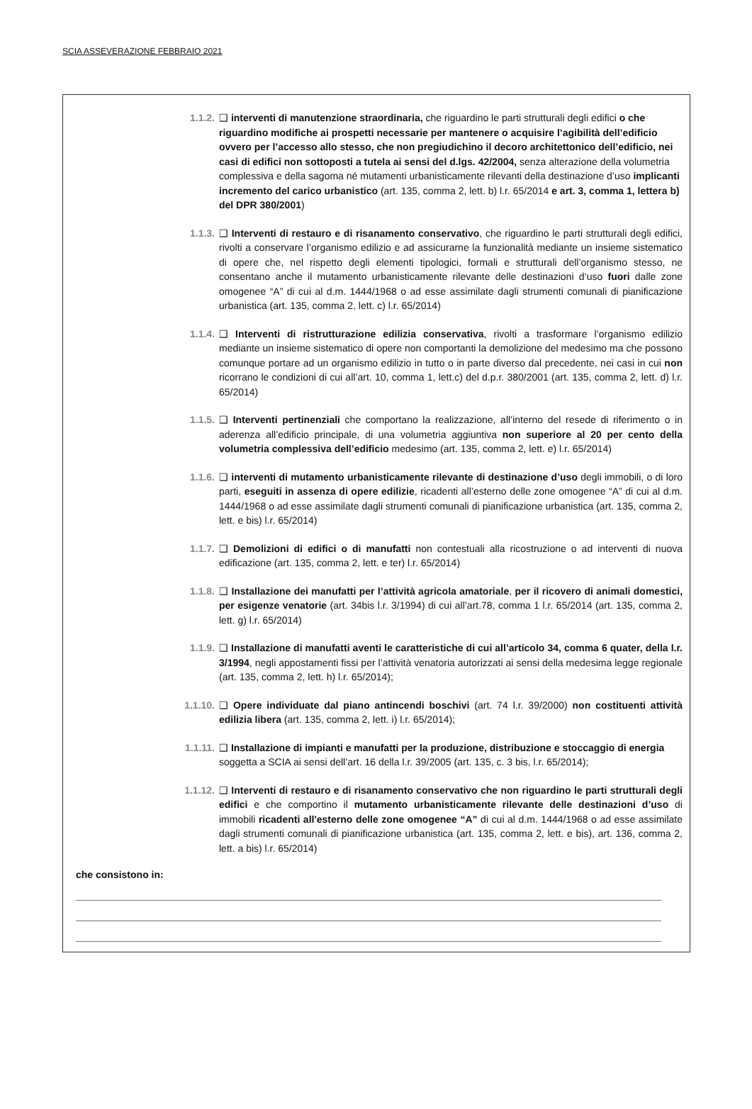SCIA ASSEVERAZIONE FEBBRAIO 2021
1.1.2. ❑ interventi di manutenzione straordinaria, che riguardino le parti strutturali degli edifici o che riguardino modifiche ai prospetti necessarie per mantenere o acquisire l’agibilità dell’edificio ovvero per l’accesso allo stesso, che non pregiudichino il decoro architettonico dell’edificio, nei casi di edifici non sottoposti a tutela ai sensi del d.lgs. 42/2004, senza alterazione della volumetria complessiva e della sagoma né mutamenti urbanisticamente rilevanti della destinazione d’uso implicanti incremento del carico urbanistico (art. 135, comma 2, lett. b) l.r. 65/2014 e art. 3, comma 1, lettera b) del DPR 380/2001)
1.1.3. ❑ Interventi di restauro e di risanamento conservativo, che riguardino le parti strutturali degli edifici, rivolti a conservare l’organismo edilizio e ad assicurarne la funzionalità mediante un insieme sistematico di opere che, nel rispetto degli elementi tipologici, formali e strutturali dell’organismo stesso, ne consentano anche il mutamento urbanisticamente rilevante delle destinazioni d’uso fuori dalle zone omogenee “A” di cui al d.m. 1444/1968 o ad esse assimilate dagli strumenti comunali di pianificazione urbanistica (art. 135, comma 2, lett. c) l.r. 65/2014)
1.1.4. ❑ Interventi di ristrutturazione edilizia conservativa, rivolti a trasformare l’organismo edilizio mediante un insieme sistematico di opere non comportanti la demolizione del medesimo ma che possono comunque portare ad un organismo edilizio in tutto o in parte diverso dal precedente, nei casi in cui non ricorrano le condizioni di cui all’art. 10, comma 1, lett.c) del d.p.r. 380/2001 (art. 135, comma 2, lett. d) l.r. 65/2014)
1.1.5. ❑ Interventi pertinenziali che comportano la realizzazione, all’interno del resede di riferimento o in aderenza all’edificio principale, di una volumetria aggiuntiva non superiore al 20 per cento della volumetria complessiva dell’edificio medesimo (art. 135, comma 2, lett. e) l.r. 65/2014)
1.1.6. ❑ interventi di mutamento urbanisticamente rilevante di destinazione d’uso degli immobili, o di loro parti, eseguiti in assenza di opere edilizie, ricadenti all’esterno delle zone omogenee “A” di cui al d.m. 1444/1968 o ad esse assimilate dagli strumenti comunali di pianificazione urbanistica (art. 135, comma 2, lett. e bis) l.r. 65/2014)
1.1.7. ❑ Demolizioni di edifici o di manufatti non contestuali alla ricostruzione o ad interventi di nuova edificazione (art. 135, comma 2, lett. e ter) l.r. 65/2014)
1.1.8. ❑ Installazione dei manufatti per l’attività agricola amatoriale, per il ricovero di animali domestici, per esigenze venatorie (art. 34bis l.r. 3/1994) di cui all’art.78, comma 1 l.r. 65/2014 (art. 135, comma 2, lett. g) l.r. 65/2014)
1.1.9. ❑ Installazione di manufatti aventi le caratteristiche di cui all’articolo 34, comma 6 quater, della l.r. 3/1994, negli appostamenti fissi per l’attività venatoria autorizzati ai sensi della medesima legge regionale (art. 135, comma 2, lett. h) l.r. 65/2014);
1.1.10. ❑ Opere individuate dal piano antincendi boschivi (art. 74 l.r. 39/2000) non costituenti attività edilizia libera (art. 135, comma 2, lett. i) l.r. 65/2014);
1.1.11. ❑ Installazione di impianti e manufatti per la produzione, distribuzione e stoccaggio di energia soggetta a SCIA ai sensi dell’art. 16 della l.r. 39/2005 (art. 135, c. 3 bis, l.r. 65/2014);
1.1.12. ❑ Interventi di restauro e di risanamento conservativo che non riguardino le parti strutturali degli edifici e che comportino il mutamento urbanisticamente rilevante delle destinazioni d’uso di immobili ricadenti all'esterno delle zone omogenee “A” di cui al d.m. 1444/1968 o ad esse assimilate dagli strumenti comunali di pianificazione urbanistica (art. 135, comma 2, lett. e bis), art. 136, comma 2, lett. a bis) l.r. 65/2014)
che consistono in: